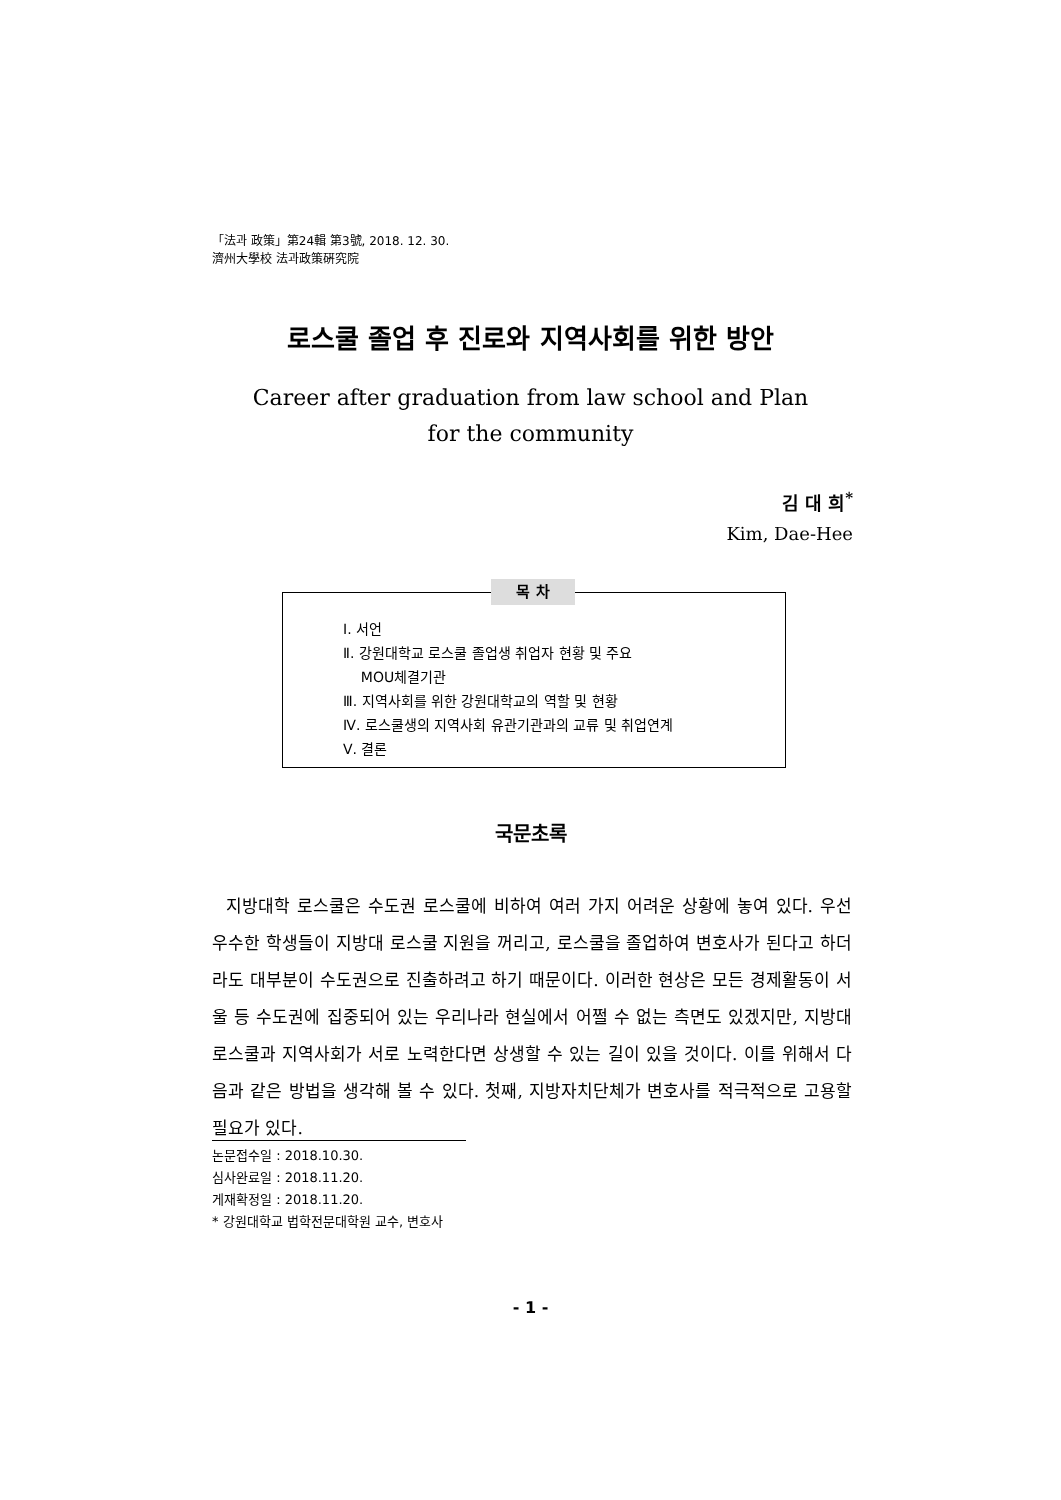「法과 政策」第24輯 第3號, 2018. 12. 30.
濟州大學校 法과政策硏究院
로스쿨 졸업 후 진로와 지역사회를 위한 방안
Career after graduation from law school and Plan
for the community
김 대 희<sup>*</sup>
Kim, Dae-Hee
목 차
Ⅰ. 서언
Ⅱ. 강원대학교 로스쿨 졸업생 취업자 현황 및 주요
MOU체결기관
Ⅲ. 지역사회를 위한 강원대학교의 역할 및 현황
Ⅳ. 로스쿨생의 지역사회 유관기관과의 교류 및 취업연계
Ⅴ. 결론
국문초록
지방대학 로스쿨은 수도권 로스쿨에 비하여 여러 가지 어려운 상황에 놓여 있다. 우선 우수한 학생들이 지방대 로스쿨 지원을 꺼리고, 로스쿨을 졸업하여 변호사가 된다고 하더라도 대부분이 수도권으로 진출하려고 하기 때문이다. 이러한 현상은 모든 경제활동이 서울 등 수도권에 집중되어 있는 우리나라 현실에서 어쩔 수 없는 측면도 있겠지만, 지방대 로스쿨과 지역사회가 서로 노력한다면 상생할 수 있는 길이 있을 것이다. 이를 위해서 다음과 같은 방법을 생각해 볼 수 있다. 첫째, 지방자치단체가 변호사를 적극적으로 고용할 필요가 있다.
논문접수일 : 2018.10.30.
심사완료일 : 2018.11.20.
게재확정일 : 2018.11.20.
* 강원대학교 법학전문대학원 교수, 변호사
- 1 -